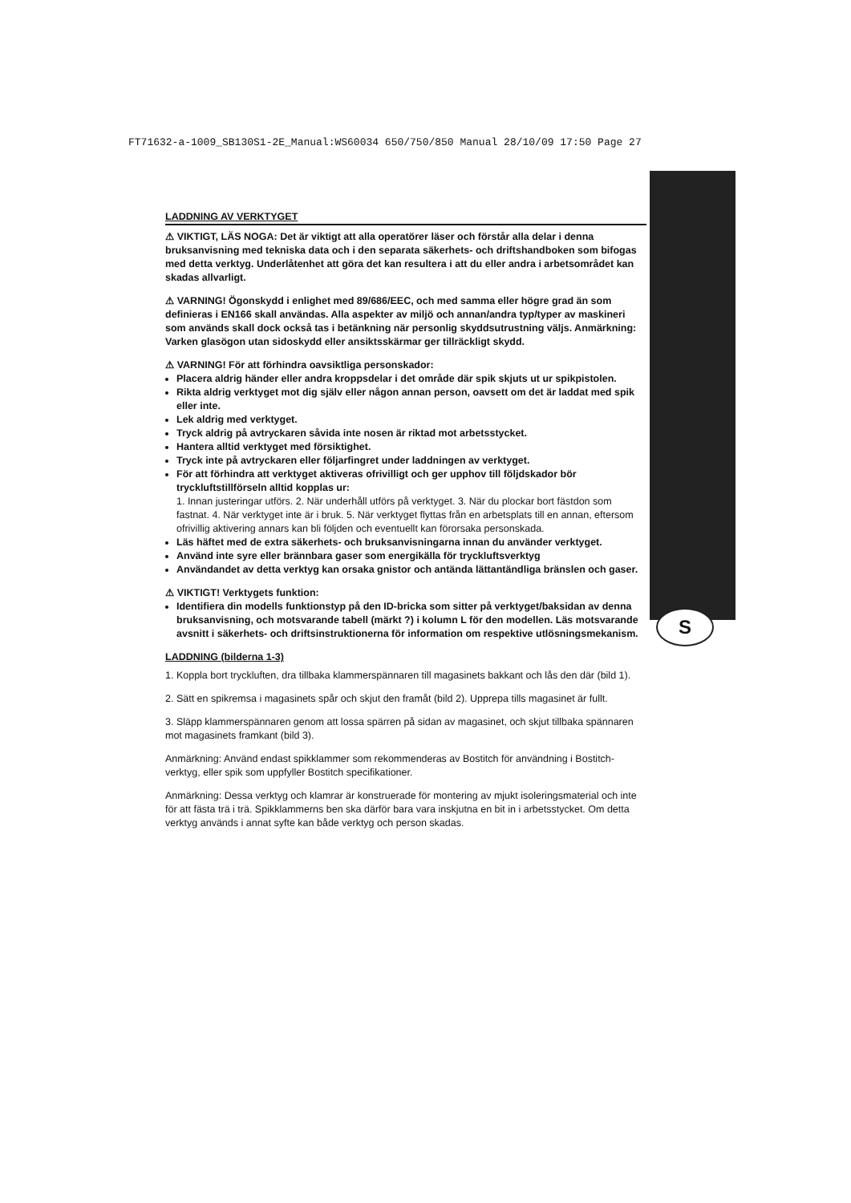FT71632-a-1009_SB130S1-2E_Manual:WS60034 650/750/850 Manual 28/10/09 17:50 Page 27
S
LADDNING AV VERKTYGET
⚠ VIKTIGT, LÄS NOGA: Det är viktigt att alla operatörer läser och förstår alla delar i denna bruksanvisning med tekniska data och i den separata säkerhets- och driftshandboken som bifogas med detta verktyg. Underlåtenhet att göra det kan resultera i att du eller andra i arbetsområdet kan skadas allvarligt.
⚠ VARNING! Ögonskydd i enlighet med 89/686/EEC, och med samma eller högre grad än som definieras i EN166 skall användas. Alla aspekter av miljö och annan/andra typ/typer av maskineri som används skall dock också tas i betänkning när personlig skyddsutrustning väljs. Anmärkning: Varken glasögon utan sidoskydd eller ansiktsskärmar ger tillräckligt skydd.
⚠ VARNING! För att förhindra oavsiktliga personskador:
Placera aldrig händer eller andra kroppsdelar i det område där spik skjuts ut ur spikpistolen.
Rikta aldrig verktyget mot dig själv eller någon annan person, oavsett om det är laddat med spik eller inte.
Lek aldrig med verktyget.
Tryck aldrig på avtryckaren såvida inte nosen är riktad mot arbetsstycket.
Hantera alltid verktyget med försiktighet.
Tryck inte på avtryckaren eller följarfingret under laddningen av verktyget.
För att förhindra att verktyget aktiveras ofrivilligt och ger upphov till följdskador bör tryckluftstillförseln alltid kopplas ur:
1. Innan justeringar utförs. 2. När underhåll utförs på verktyget. 3. När du plockar bort fästdon som fastnat. 4. När verktyget inte är i bruk. 5. När verktyget flyttas från en arbetsplats till en annan, eftersom ofrivillig aktivering annars kan bli följden och eventuellt kan förorsaka personskada.
Läs häftet med de extra säkerhets- och bruksanvisningarna innan du använder verktyget.
Använd inte syre eller brännbara gaser som energikälla för tryckluftsverktyg
Användandet av detta verktyg kan orsaka gnistor och antända lättantändliga bränslen och gaser.
⚠ VIKTIGT! Verktygets funktion:
Identifiera din modells funktionstyp på den ID-bricka som sitter på verktyget/baksidan av denna bruksanvisning, och motsvarande tabell (märkt ?) i kolumn L för den modellen. Läs motsvarande avsnitt i säkerhets- och driftsinstruktionerna för information om respektive utlösningsmekanism.
LADDNING (bilderna 1-3)
1. Koppla bort tryckluften, dra tillbaka klammerspännaren till magasinets bakkant och lås den där (bild 1).
2. Sätt en spikremsa i magasinets spår och skjut den framåt (bild 2). Upprepa tills magasinet är fullt.
3. Släpp klammerspännaren genom att lossa spärren på sidan av magasinet, och skjut tillbaka spännaren mot magasinets framkant (bild 3).
Anmärkning: Använd endast spikklammer som rekommenderas av Bostitch för användning i Bostitch-verktyg, eller spik som uppfyller Bostitch specifikationer.
Anmärkning: Dessa verktyg och klamrar är konstruerade för montering av mjukt isoleringsmaterial och inte för att fästa trä i trä. Spikklammerns ben ska därför bara vara inskjutna en bit in i arbetsstycket. Om detta verktyg används i annat syfte kan både verktyg och person skadas.